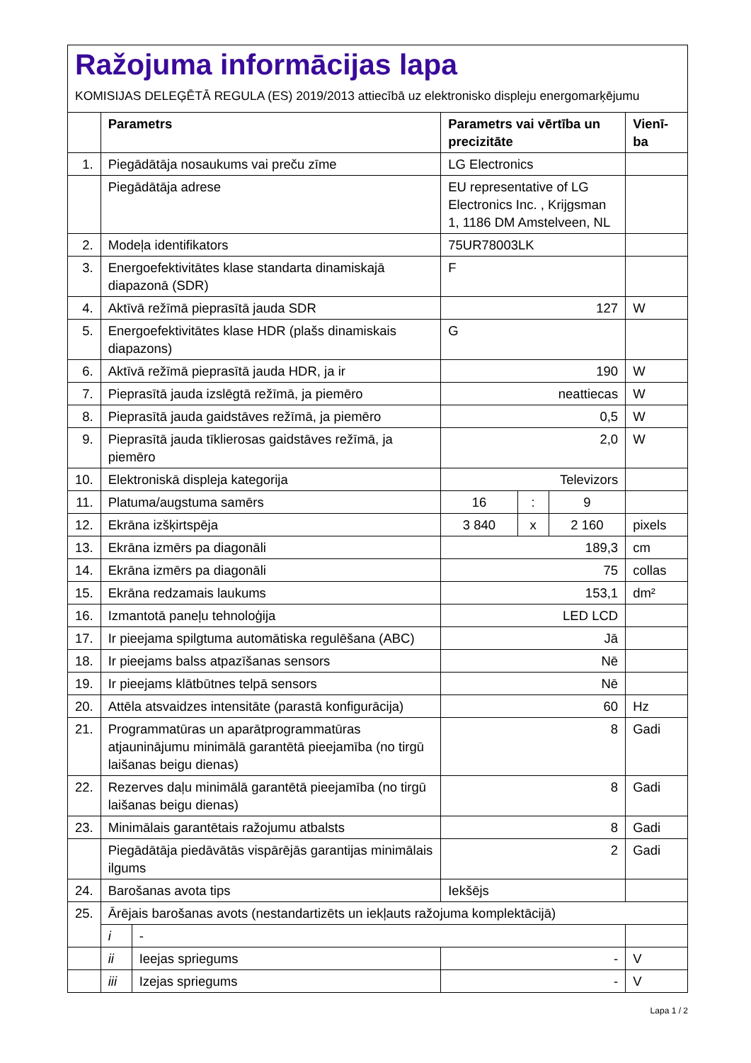Ražojuma informācijas lapa
KOMISIJAS DELEĢĒTĀ REGULA (ES) 2019/2013 attiecībā uz elektronisko displeju energomarķējumu
| | Parametrs | | Parametrs vai vērtība un precizitāte | | | Vienī-ba |
| --- | --- | --- | --- | --- | --- | --- |
| 1. | Piegādātāja nosaukums vai preču zīme | | LG Electronics | | | |
| | Piegādātāja adrese | | EU representative of LG Electronics Inc. , Krijgsman 1, 1186 DM Amstelveen, NL | | | |
| 2. | Modeļa identifikators | | 75UR78003LK | | | |
| 3. | Energoefektivitātes klase standarta dinamiskajā diapazonā (SDR) | | F | | | |
| 4. | Aktīvā režīmā pieprasītā jauda SDR | | 127 | | | W |
| 5. | Energoefektivitātes klase HDR (plašs dinamiskais diapazons) | | G | | | |
| 6. | Aktīvā režīmā pieprasītā jauda HDR, ja ir | | 190 | | | W |
| 7. | Pieprasītā jauda izslēgtā režīmā, ja piemēro | | neattiecas | | | W |
| 8. | Pieprasītā jauda gaidstāves režīmā, ja piemēro | | 0,5 | | | W |
| 9. | Pieprasītā jauda tīklierosas gaidstāves režīmā, ja piemēro | | 2,0 | | | W |
| 10. | Elektroniskā displeja kategorija | | Televizors | | | |
| 11. | Platuma/augstuma samērs | | 16 | : | 9 | |
| 12. | Ekrāna izšķirtspēja | | 3 840 | x | 2 160 | pixels |
| 13. | Ekrāna izmērs pa diagonāli | | 189,3 | | | cm |
| 14. | Ekrāna izmērs pa diagonāli | | 75 | | | collas |
| 15. | Ekrāna redzamais laukums | | 153,1 | | | dm² |
| 16. | Izmantotā paneļu tehnoloģija | | LED LCD | | | |
| 17. | Ir pieejama spilgtuma automātiska regulēšana (ABC) | | Jā | | | |
| 18. | Ir pieejams balss atpazīšanas sensors | | Nē | | | |
| 19. | Ir pieejams klātbūtnes telpā sensors | | Nē | | | |
| 20. | Attēla atsvaidzes intensitāte (parastā konfigurācija) | | 60 | | | Hz |
| 21. | Programmatūras un aparātprogrammatūras atjauninājumu minimālā garantētā pieejamība (no tirgū laišanas beigu dienas) | | 8 | | | Gadi |
| 22. | Rezerves daļu minimālā garantētā pieejamība (no tirgū laišanas beigu dienas) | | 8 | | | Gadi |
| 23. | Minimālais garantētais ražojumu atbalsts | | 8 | | | Gadi |
| | Piegādātāja piedāvātās vispārējās garantijas minimālais ilgums | | 2 | | | Gadi |
| 24. | Barošanas avota tips | | Iekšējs | | | |
| 25. | Ārējais barošanas avots (nestandartizēts un iekļauts ražojuma komplektācijā) | | | | | |
| | i | - | | | | |
| | ii | Ieejas spriegums | - | | | V |
| | iii | Izejas spriegums | - | | | V |
Lapa 1 / 2